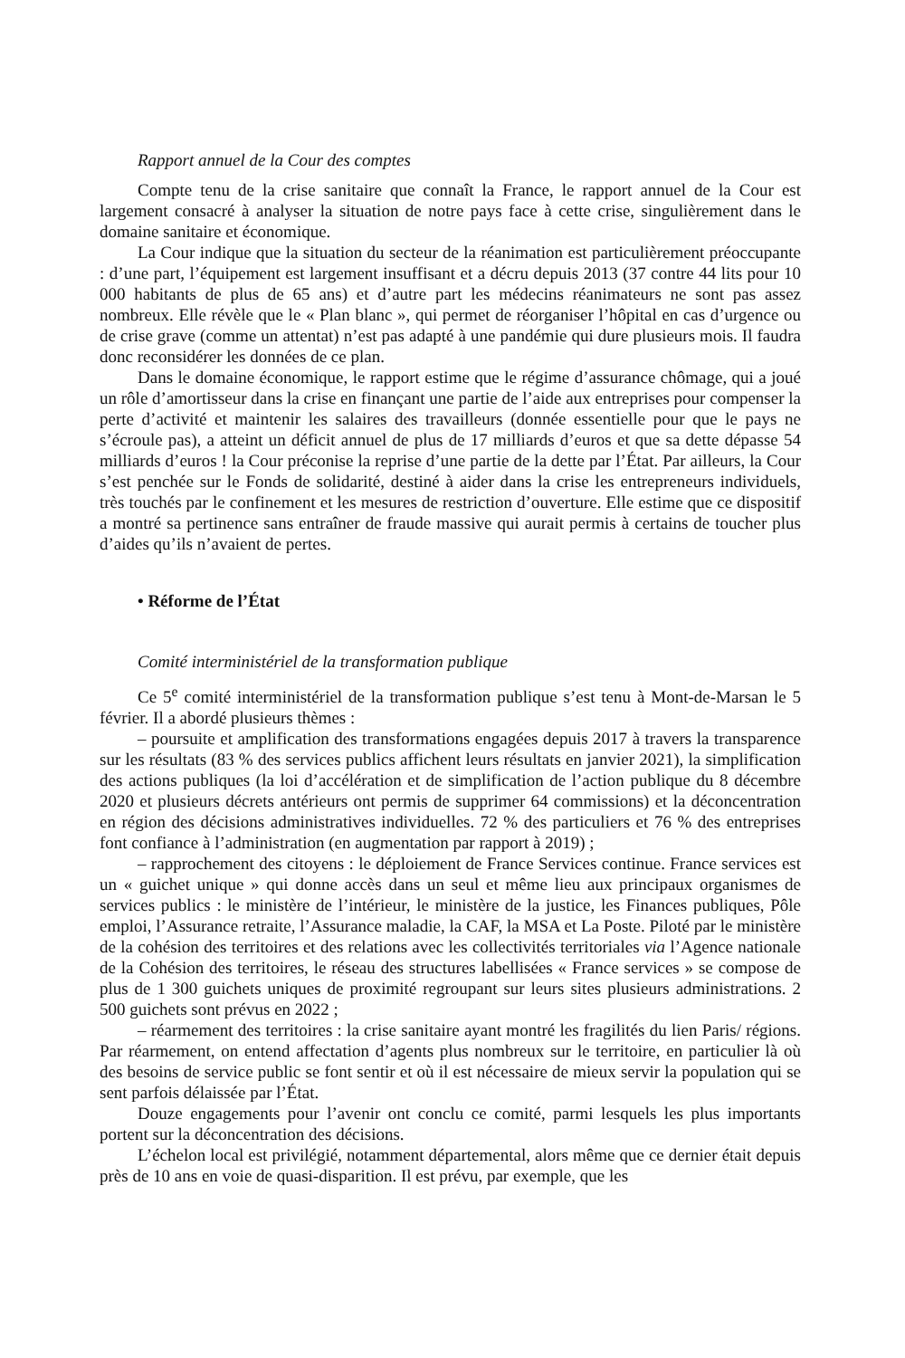Rapport annuel de la Cour des comptes
Compte tenu de la crise sanitaire que connaît la France, le rapport annuel de la Cour est largement consacré à analyser la situation de notre pays face à cette crise, singulièrement dans le domaine sanitaire et économique.
La Cour indique que la situation du secteur de la réanimation est particulièrement préoccupante : d’une part, l’équipement est largement insuffisant et a décru depuis 2013 (37 contre 44 lits pour 10 000 habitants de plus de 65 ans) et d’autre part les médecins réanimateurs ne sont pas assez nombreux. Elle révèle que le « Plan blanc », qui permet de réorganiser l’hôpital en cas d’urgence ou de crise grave (comme un attentat) n’est pas adapté à une pandémie qui dure plusieurs mois. Il faudra donc reconsidérer les données de ce plan.
Dans le domaine économique, le rapport estime que le régime d’assurance chômage, qui a joué un rôle d’amortisseur dans la crise en finançant une partie de l’aide aux entreprises pour compenser la perte d’activité et maintenir les salaires des travailleurs (donnée essentielle pour que le pays ne s’écroule pas), a atteint un déficit annuel de plus de 17 milliards d’euros et que sa dette dépasse 54 milliards d’euros ! la Cour préconise la reprise d’une partie de la dette par l’État. Par ailleurs, la Cour s’est penchée sur le Fonds de solidarité, destiné à aider dans la crise les entrepreneurs individuels, très touchés par le confinement et les mesures de restriction d’ouverture. Elle estime que ce dispositif a montré sa pertinence sans entraîner de fraude massive qui aurait permis à certains de toucher plus d’aides qu’ils n’avaient de pertes.
• Réforme de l’État
Comité interministériel de la transformation publique
Ce 5<sup>e</sup> comité interministériel de la transformation publique s’est tenu à Mont-de-Marsan le 5 février. Il a abordé plusieurs thèmes :
– poursuite et amplification des transformations engagées depuis 2017 à travers la transparence sur les résultats (83 % des services publics affichent leurs résultats en janvier 2021), la simplification des actions publiques (la loi d’accélération et de simplification de l’action publique du 8 décembre 2020 et plusieurs décrets antérieurs ont permis de supprimer 64 commissions) et la déconcentration en région des décisions administratives individuelles. 72 % des particuliers et 76 % des entreprises font confiance à l’administration (en augmentation par rapport à 2019) ;
– rapprochement des citoyens : le déploiement de France Services continue. France services est un « guichet unique » qui donne accès dans un seul et même lieu aux principaux organismes de services publics : le ministère de l’intérieur, le ministère de la justice, les Finances publiques, Pôle emploi, l’Assurance retraite, l’Assurance maladie, la CAF, la MSA et La Poste. Piloté par le ministère de la cohésion des territoires et des relations avec les collectivités territoriales via l’Agence nationale de la Cohésion des territoires, le réseau des structures labellisées « France services » se compose de plus de 1 300 guichets uniques de proximité regroupant sur leurs sites plusieurs administrations. 2 500 guichets sont prévus en 2022 ;
– réarmement des territoires : la crise sanitaire ayant montré les fragilités du lien Paris/ régions. Par réarmement, on entend affectation d’agents plus nombreux sur le territoire, en particulier là où des besoins de service public se font sentir et où il est nécessaire de mieux servir la population qui se sent parfois délaissée par l’État.
Douze engagements pour l’avenir ont conclu ce comité, parmi lesquels les plus importants portent sur la déconcentration des décisions.
L’échelon local est privilégié, notamment départemental, alors même que ce dernier était depuis près de 10 ans en voie de quasi-disparition. Il est prévu, par exemple, que les